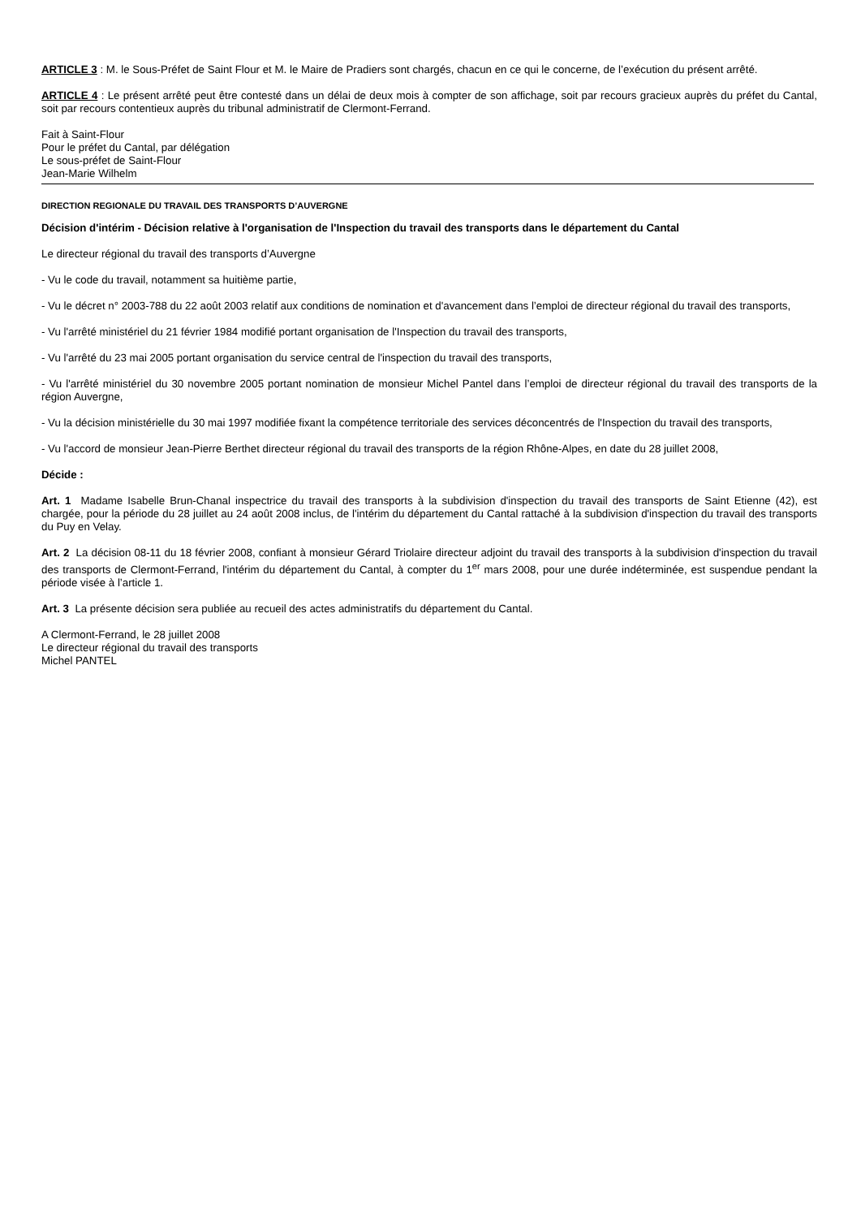ARTICLE 3 : M. le Sous-Préfet de Saint Flour et M. le Maire de Pradiers sont chargés, chacun en ce qui le concerne, de l’exécution du présent arrêté.
ARTICLE 4 : Le présent arrêté peut être contesté dans un délai de deux mois à compter de son affichage, soit par recours gracieux auprès du préfet du Cantal, soit par recours contentieux auprès du tribunal administratif de Clermont-Ferrand.
Fait à Saint-Flour
Pour le préfet du Cantal, par délégation
Le sous-préfet de Saint-Flour
Jean-Marie Wilhelm
DIRECTION REGIONALE DU TRAVAIL DES TRANSPORTS D’AUVERGNE
Décision d'intérim - Décision relative à l'organisation de l'Inspection du travail des transports dans le département du Cantal
Le directeur régional du travail des transports d’Auvergne
- Vu le code du travail, notamment sa huitième partie,
- Vu le décret n° 2003-788 du 22 août 2003 relatif aux conditions de nomination et d'avancement dans l’emploi de directeur régional du travail des transports,
- Vu l'arrêté ministériel du 21 février 1984 modifié portant organisation de l'Inspection du travail des transports,
- Vu l'arrêté du 23 mai 2005 portant organisation du service central de l'inspection du travail des transports,
- Vu l'arrêté ministériel du 30 novembre 2005 portant nomination de monsieur Michel Pantel dans l’emploi de directeur régional du travail des transports de la région Auvergne,
- Vu la décision ministérielle du 30 mai 1997 modifiée fixant la compétence territoriale des services déconcentrés de l'Inspection du travail des transports,
- Vu l'accord de monsieur Jean-Pierre Berthet directeur régional du travail des transports de la région Rhône-Alpes, en date du 28 juillet 2008,
Décide :
Art. 1 Madame Isabelle Brun-Chanal inspectrice du travail des transports à la subdivision d'inspection du travail des transports de Saint Etienne (42), est chargée, pour la période du 28 juillet au 24 août 2008 inclus, de l'intérim du département du Cantal rattaché à la subdivision d'inspection du travail des transports du Puy en Velay.
Art. 2 La décision 08-11 du 18 février 2008, confiant à monsieur Gérard Triolaire directeur adjoint du travail des transports à la subdivision d'inspection du travail des transports de Clermont-Ferrand, l'intérim du département du Cantal, à compter du 1<sup>er</sup> mars 2008, pour une durée indéterminée, est suspendue pendant la période visée à l’article 1.
Art. 3 La présente décision sera publiée au recueil des actes administratifs du département du Cantal.
A Clermont-Ferrand, le 28 juillet 2008
Le directeur régional du travail des transports
Michel PANTEL